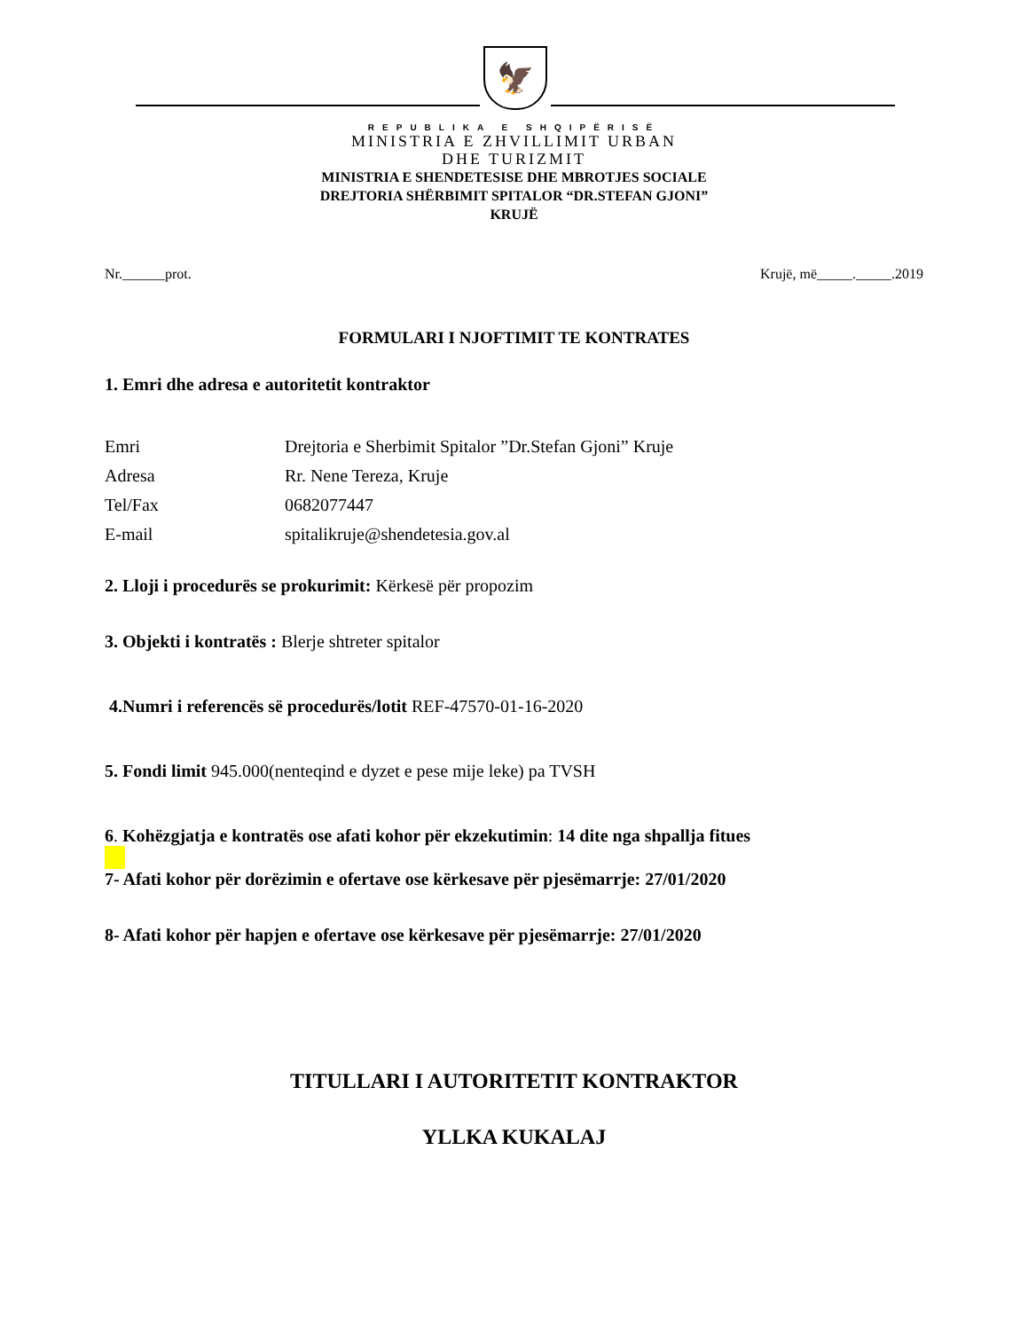🦅
REPUBLIKA E SHQIPËRISË
MINISTRIA E ZHVILLIMIT URBAN
DHE TURIZMIT
MINISTRIA E SHENDETESISE DHE MBROTJES SOCIALE
DREJTORIA SHËRBIMIT SPITALOR “DR.STEFAN GJONI”
KRUJË
Nr.______prot. Krujë, më_____._____.2019
FORMULARI I NJOFTIMIT TE KONTRATES
1. Emri dhe adresa e autoritetit kontraktor
Emri Drejtoria e Sherbimit Spitalor ”Dr.Stefan Gjoni” Kruje Adresa Rr. Nene Tereza, Kruje Tel/Fax 0682077447 E-mail spitalikruje@shendetesia.gov.al
2. Lloji i procedurës se prokurimit: Kërkesë për propozim
3. Objekti i kontratës : Blerje shtreter spitalor
4.Numri i referencës së procedurës/lotit REF-47570-01-16-2020
5. Fondi limit 945.000(nenteqind e dyzet e pese mije leke) pa TVSH
6. Kohëzgjatja e kontratës ose afati kohor për ekzekutimin: 14 dite nga shpallja fitues
7- Afati kohor për dorëzimin e ofertave ose kërkesave për pjesëmarrje: 27/01/2020
8- Afati kohor për hapjen e ofertave ose kërkesave për pjesëmarrje: 27/01/2020
TITULLARI I AUTORITETIT KONTRAKTOR
YLLKA KUKALAJ